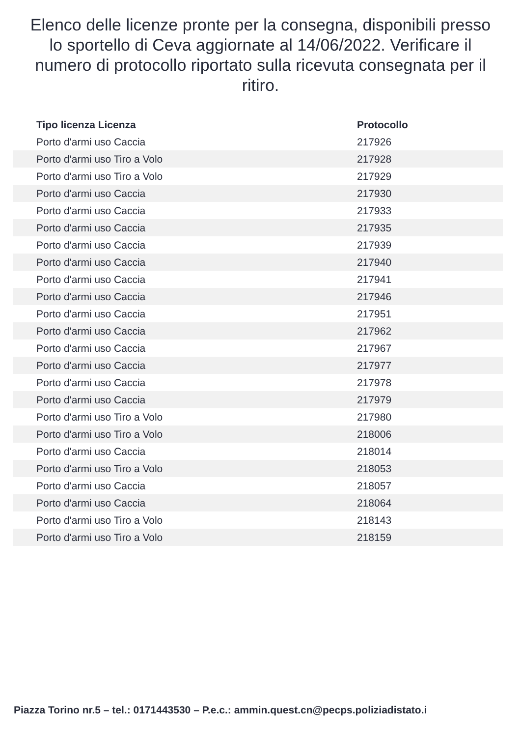Elenco delle licenze pronte per la consegna, disponibili presso lo sportello di Ceva aggiornate al 14/06/2022. Verificare il numero di protocollo riportato sulla ricevuta consegnata per il ritiro.
| Tipo licenza Licenza | Protocollo |
| --- | --- |
| Porto d'armi uso Caccia | 217926 |
| Porto d'armi uso Tiro a Volo | 217928 |
| Porto d'armi uso Tiro a Volo | 217929 |
| Porto d'armi uso Caccia | 217930 |
| Porto d'armi uso Caccia | 217933 |
| Porto d'armi uso Caccia | 217935 |
| Porto d'armi uso Caccia | 217939 |
| Porto d'armi uso Caccia | 217940 |
| Porto d'armi uso Caccia | 217941 |
| Porto d'armi uso Caccia | 217946 |
| Porto d'armi uso Caccia | 217951 |
| Porto d'armi uso Caccia | 217962 |
| Porto d'armi uso Caccia | 217967 |
| Porto d'armi uso Caccia | 217977 |
| Porto d'armi uso Caccia | 217978 |
| Porto d'armi uso Caccia | 217979 |
| Porto d'armi uso Tiro a Volo | 217980 |
| Porto d'armi uso Tiro a Volo | 218006 |
| Porto d'armi uso Caccia | 218014 |
| Porto d'armi uso Tiro a Volo | 218053 |
| Porto d'armi uso Caccia | 218057 |
| Porto d'armi uso Caccia | 218064 |
| Porto d'armi uso Tiro a Volo | 218143 |
| Porto d'armi uso Tiro a Volo | 218159 |
Piazza Torino nr.5 – tel.: 0171443530 – P.e.c.: ammin.quest.cn@pecps.poliziadistato.i